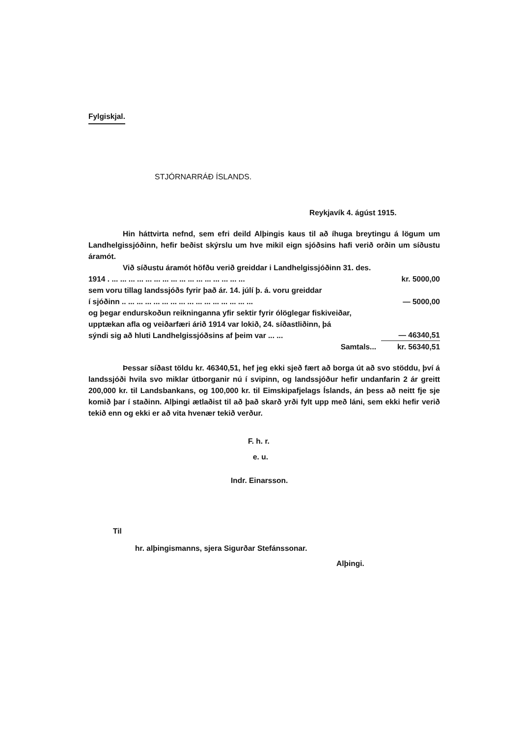Fylgiskjal.
STJÓRNARRÁÐ ÍSLANDS.
Reykjavík 4. ágúst 1915.
Hin háttvirta nefnd, sem efri deild Alþingis kaus til að íhuga breytingu á lögum um Landhelgissjóðinn, hefir beðist skýrslu um hve mikil eign sjóðsins hafi verið orðin um síðustu áramót.
Við síðustu áramót höfðu verið greiddar i Landhelgissjóðinn 31. des.
1914 . ... ... ... ... ... ... ... ... ... ... ... ... ... ... ... ... kr. 5000,00
sem voru tillag landssjóðs fyrir það ár. 14. júlí þ. á. voru greiddar
í sjóðinn .. ... ... ... ... ... ... ... ... ... ... ... ... ... ... ... — 5000,00
og þegar endurskoðun reikninganna yfir sektir fyrir ólöglegar fiskiveiðar, upptækan afla og veiðarfæri árið 1914 var lokið, 24. síðastliðinn, þá sýndi sig að hluti Landhelgissjóðsins af þeim var ... ... — 46340,51
Samtals... kr. 56340,51
Þessar síðast töldu kr. 46340,51, hef jeg ekki sjeð fært að borga út að svo stöddu, því á landssjóði hvila svo miklar útborganir nú í svipinn, og landssjóður hefir undanfarin 2 ár greitt 200,000 kr. til Landsbankans, og 100,000 kr. til Eimskipafjelags Íslands, án þess að neitt fje sje komið þar í staðinn. Alþingi ætlaðist til að það skarð yrði fylt upp með láni, sem ekki hefir verið tekið enn og ekki er að vita hvenær tekið verður.
F. h. r.
e. u.
Indr. Einarsson.
Til
hr. alþingismanns, sjera Sigurðar Stefánssonar.
Alþingi.